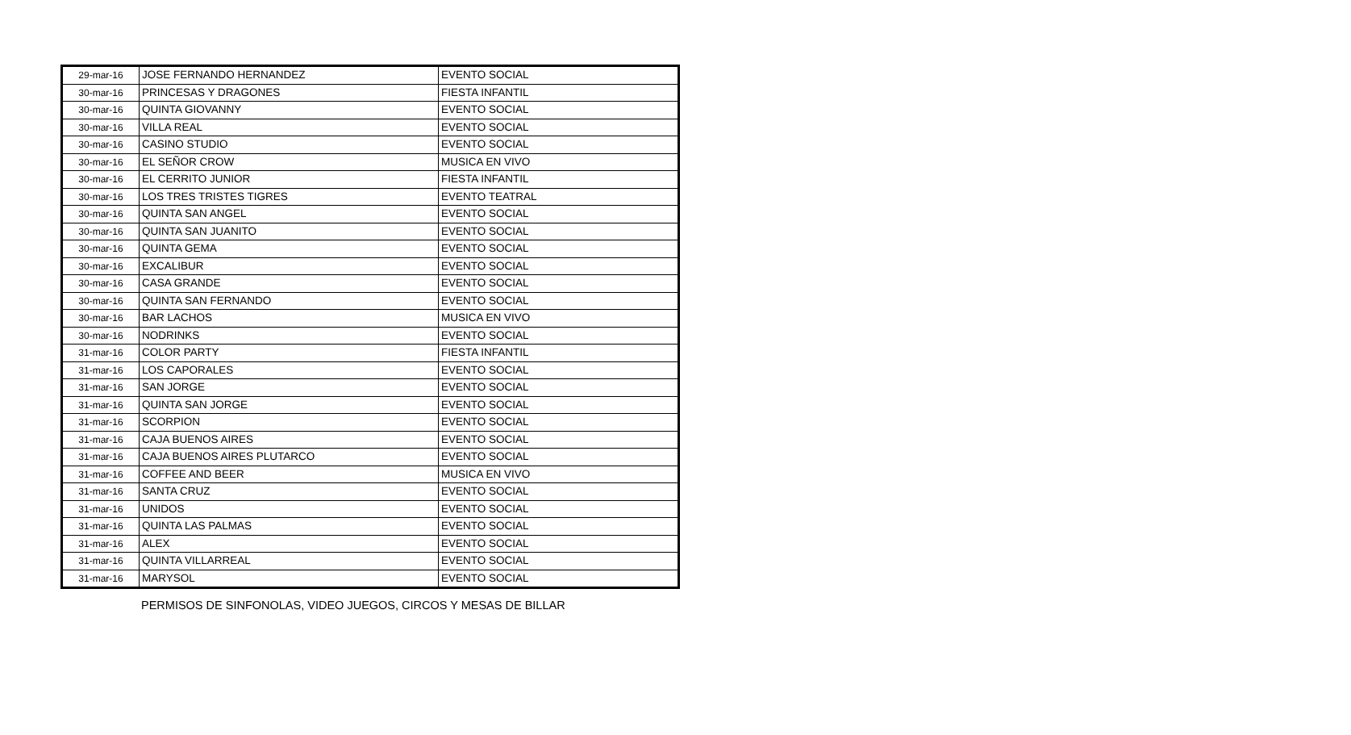| 29-mar-16 | JOSE FERNANDO HERNANDEZ | EVENTO SOCIAL |
| 30-mar-16 | PRINCESAS Y DRAGONES | FIESTA INFANTIL |
| 30-mar-16 | QUINTA GIOVANNY | EVENTO SOCIAL |
| 30-mar-16 | VILLA REAL | EVENTO SOCIAL |
| 30-mar-16 | CASINO STUDIO | EVENTO SOCIAL |
| 30-mar-16 | EL SEÑOR CROW | MUSICA EN VIVO |
| 30-mar-16 | EL CERRITO JUNIOR | FIESTA INFANTIL |
| 30-mar-16 | LOS TRES TRISTES TIGRES | EVENTO TEATRAL |
| 30-mar-16 | QUINTA SAN ANGEL | EVENTO SOCIAL |
| 30-mar-16 | QUINTA SAN JUANITO | EVENTO SOCIAL |
| 30-mar-16 | QUINTA GEMA | EVENTO SOCIAL |
| 30-mar-16 | EXCALIBUR | EVENTO SOCIAL |
| 30-mar-16 | CASA GRANDE | EVENTO SOCIAL |
| 30-mar-16 | QUINTA SAN FERNANDO | EVENTO SOCIAL |
| 30-mar-16 | BAR LACHOS | MUSICA EN VIVO |
| 30-mar-16 | NODRINKS | EVENTO SOCIAL |
| 31-mar-16 | COLOR PARTY | FIESTA INFANTIL |
| 31-mar-16 | LOS CAPORALES | EVENTO SOCIAL |
| 31-mar-16 | SAN JORGE | EVENTO SOCIAL |
| 31-mar-16 | QUINTA SAN JORGE | EVENTO SOCIAL |
| 31-mar-16 | SCORPION | EVENTO SOCIAL |
| 31-mar-16 | CAJA BUENOS AIRES | EVENTO SOCIAL |
| 31-mar-16 | CAJA BUENOS AIRES PLUTARCO | EVENTO SOCIAL |
| 31-mar-16 | COFFEE AND BEER | MUSICA EN VIVO |
| 31-mar-16 | SANTA CRUZ | EVENTO SOCIAL |
| 31-mar-16 | UNIDOS | EVENTO SOCIAL |
| 31-mar-16 | QUINTA LAS PALMAS | EVENTO SOCIAL |
| 31-mar-16 | ALEX | EVENTO SOCIAL |
| 31-mar-16 | QUINTA VILLARREAL | EVENTO SOCIAL |
| 31-mar-16 | MARYSOL | EVENTO SOCIAL |
PERMISOS DE SINFONOLAS, VIDEO JUEGOS, CIRCOS Y MESAS DE BILLAR